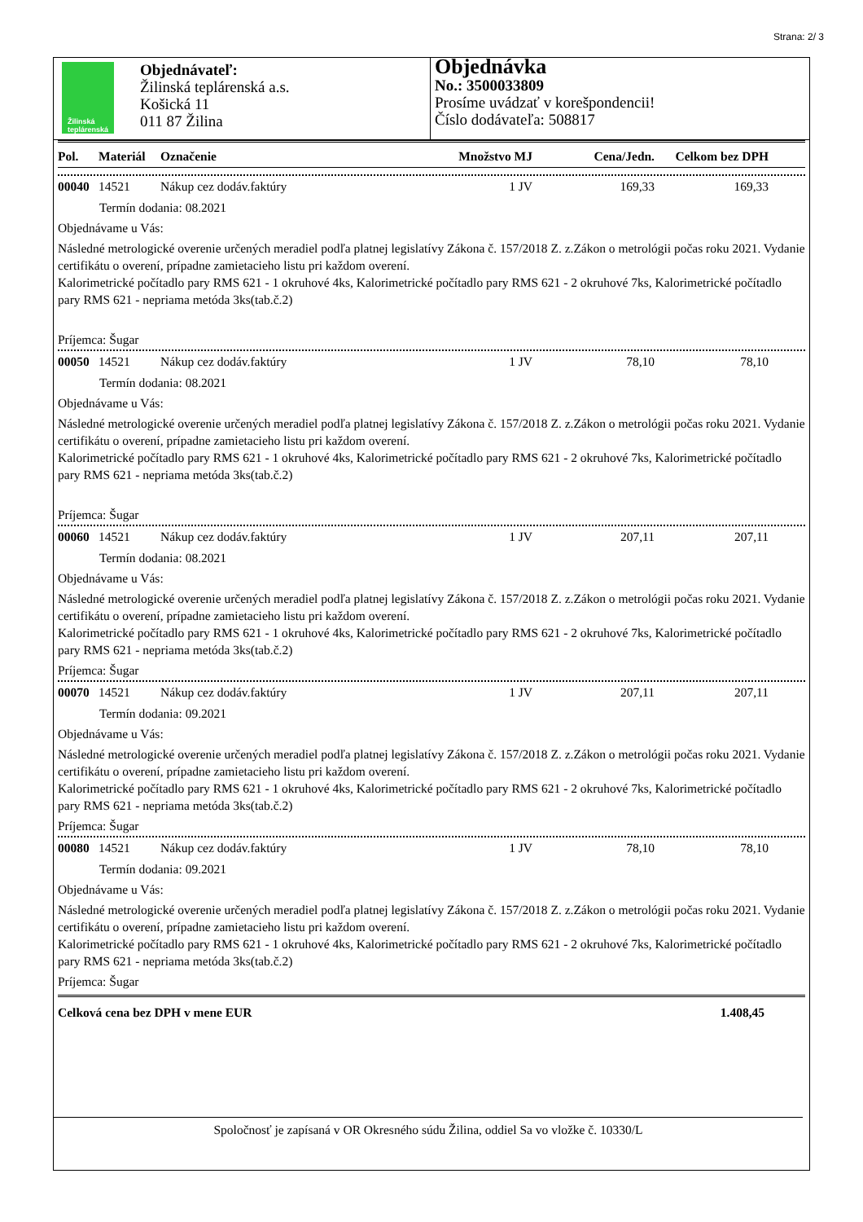Strana: 2/ 3
Žilinská
teplárenská
Objednávateľ:
Žilinská teplárenská a.s.
Košická 11
011 87 Žilina
Objednávka
No.: 3500033809
Prosíme uvádzať v korešpondencii!
Číslo dodávateľa: 508817
| Pol. | Materiál | Označenie | Množstvo MJ | Cena/Jedn. | Celkom bez DPH |
| --- | --- | --- | --- | --- | --- |
| 00040 | 14521 | Nákup cez dodáv.faktúry | 1 JV | 169,33 | 169,33 |
Termín dodania: 08.2021
Objednávame u Vás:
Následné metrologické overenie určených meradiel podľa platnej legislatívy Zákona č. 157/2018 Z. z.Zákon o metrológii počas roku 2021. Vydanie certifikátu o overení, prípadne zamietacieho listu pri každom overení.
Kalorimetrické počítadlo pary RMS 621 - 1 okruhové 4ks, Kalorimetrické počítadlo pary RMS 621 - 2 okruhové 7ks, Kalorimetrické počítadlo pary RMS 621 - nepriama metóda 3ks(tab.č.2)
Príjemca: Šugar
| 00050 | 14521 | Nákup cez dodáv.faktúry | 1 JV | 78,10 | 78,10 |
Termín dodania: 08.2021
Objednávame u Vás:
Následné metrologické overenie určených meradiel podľa platnej legislatívy Zákona č. 157/2018 Z. z.Zákon o metrológii počas roku 2021. Vydanie certifikátu o overení, prípadne zamietacieho listu pri každom overení.
Kalorimetrické počítadlo pary RMS 621 - 1 okruhové 4ks, Kalorimetrické počítadlo pary RMS 621 - 2 okruhové 7ks, Kalorimetrické počítadlo pary RMS 621 - nepriama metóda 3ks(tab.č.2)
Príjemca: Šugar
| 00060 | 14521 | Nákup cez dodáv.faktúry | 1 JV | 207,11 | 207,11 |
Termín dodania: 08.2021
Objednávame u Vás:
Následné metrologické overenie určených meradiel podľa platnej legislatívy Zákona č. 157/2018 Z. z.Zákon o metrológii počas roku 2021. Vydanie certifikátu o overení, prípadne zamietacieho listu pri každom overení.
Kalorimetrické počítadlo pary RMS 621 - 1 okruhové 4ks, Kalorimetrické počítadlo pary RMS 621 - 2 okruhové 7ks, Kalorimetrické počítadlo pary RMS 621 - nepriama metóda 3ks(tab.č.2)
Príjemca: Šugar
| 00070 | 14521 | Nákup cez dodáv.faktúry | 1 JV | 207,11 | 207,11 |
Termín dodania: 09.2021
Objednávame u Vás:
Následné metrologické overenie určených meradiel podľa platnej legislatívy Zákona č. 157/2018 Z. z.Zákon o metrológii počas roku 2021. Vydanie certifikátu o overení, prípadne zamietacieho listu pri každom overení.
Kalorimetrické počítadlo pary RMS 621 - 1 okruhové 4ks, Kalorimetrické počítadlo pary RMS 621 - 2 okruhové 7ks, Kalorimetrické počítadlo pary RMS 621 - nepriama metóda 3ks(tab.č.2)
Príjemca: Šugar
| 00080 | 14521 | Nákup cez dodáv.faktúry | 1 JV | 78,10 | 78,10 |
Termín dodania: 09.2021
Objednávame u Vás:
Následné metrologické overenie určených meradiel podľa platnej legislatívy Zákona č. 157/2018 Z. z.Zákon o metrológii počas roku 2021. Vydanie certifikátu o overení, prípadne zamietacieho listu pri každom overení.
Kalorimetrické počítadlo pary RMS 621 - 1 okruhové 4ks, Kalorimetrické počítadlo pary RMS 621 - 2 okruhové 7ks, Kalorimetrické počítadlo pary RMS 621 - nepriama metóda 3ks(tab.č.2)
Príjemca: Šugar
Celková cena bez DPH v mene EUR 1.408,45
Spoločnosť je zapísaná v OR Okresného súdu Žilina, oddiel Sa vo vložke č. 10330/L